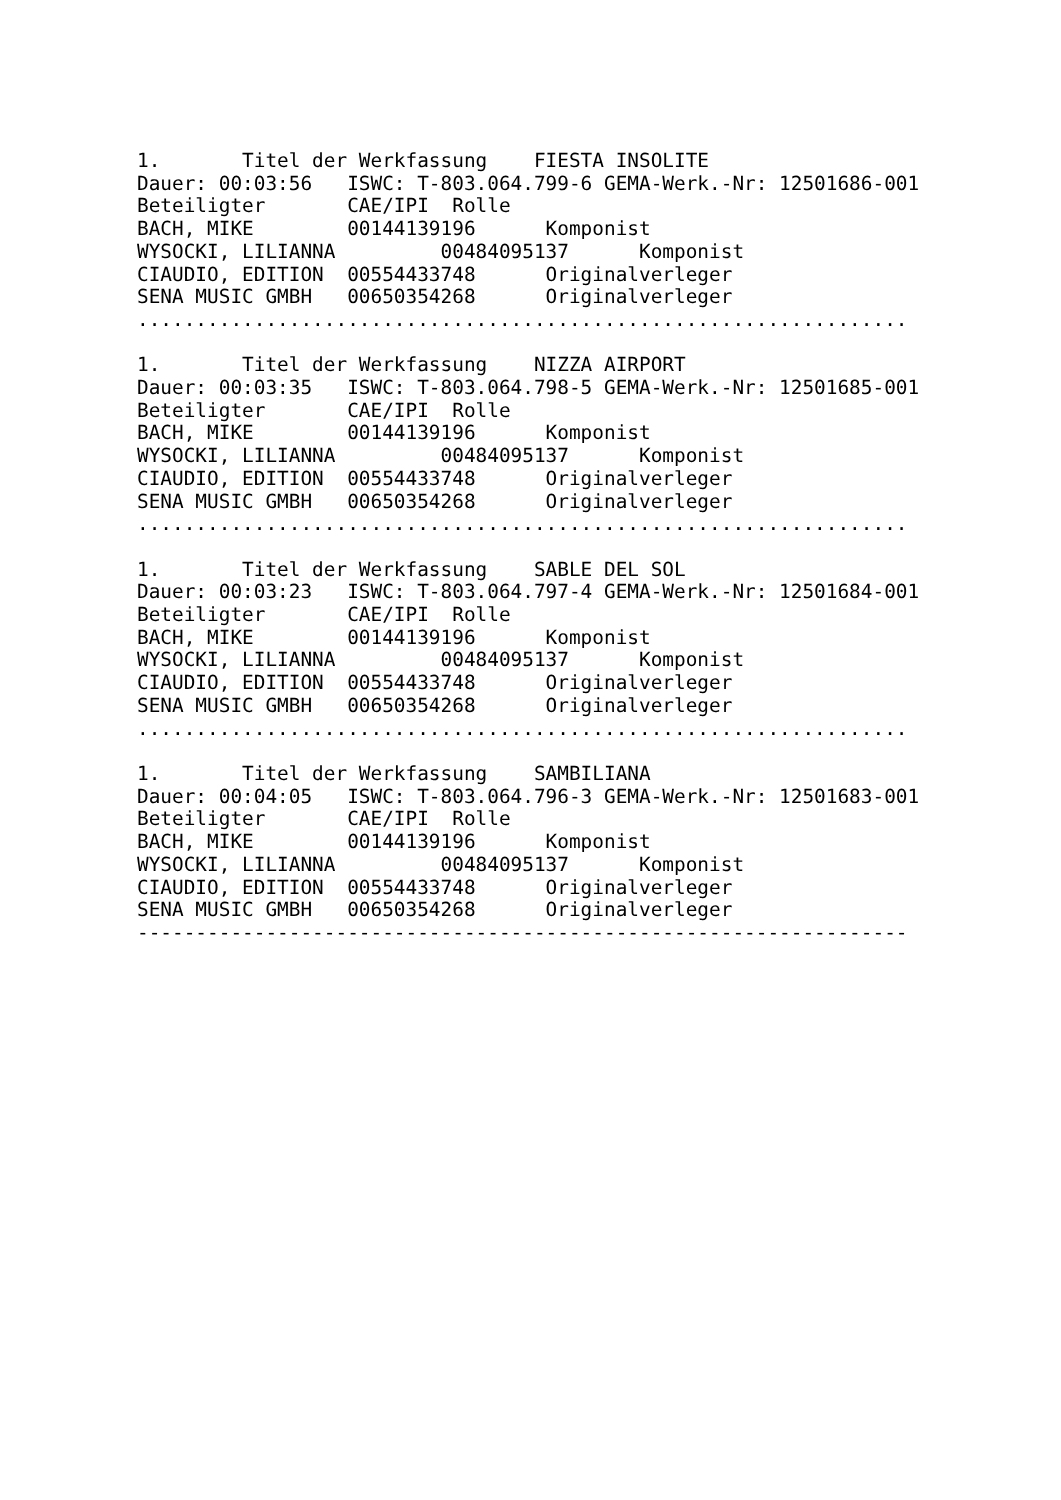1.       Titel der Werkfassung    FIESTA INSOLITE
Dauer: 00:03:56   ISWC: T-803.064.799-6 GEMA-Werk.-Nr: 12501686-001
Beteiligter       CAE/IPI  Rolle
BACH, MIKE        00144139196      Komponist
WYSOCKI, LILIANNA         00484095137      Komponist
CIAUDIO, EDITION  00554433748      Originalverleger
SENA MUSIC GMBH   00650354268      Originalverleger
..................................................................

1.       Titel der Werkfassung    NIZZA AIRPORT
Dauer: 00:03:35   ISWC: T-803.064.798-5 GEMA-Werk.-Nr: 12501685-001
Beteiligter       CAE/IPI  Rolle
BACH, MIKE        00144139196      Komponist
WYSOCKI, LILIANNA         00484095137      Komponist
CIAUDIO, EDITION  00554433748      Originalverleger
SENA MUSIC GMBH   00650354268      Originalverleger
..................................................................

1.       Titel der Werkfassung    SABLE DEL SOL
Dauer: 00:03:23   ISWC: T-803.064.797-4 GEMA-Werk.-Nr: 12501684-001
Beteiligter       CAE/IPI  Rolle
BACH, MIKE        00144139196      Komponist
WYSOCKI, LILIANNA         00484095137      Komponist
CIAUDIO, EDITION  00554433748      Originalverleger
SENA MUSIC GMBH   00650354268      Originalverleger
..................................................................

1.       Titel der Werkfassung    SAMBILIANA
Dauer: 00:04:05   ISWC: T-803.064.796-3 GEMA-Werk.-Nr: 12501683-001
Beteiligter       CAE/IPI  Rolle
BACH, MIKE        00144139196      Komponist
WYSOCKI, LILIANNA         00484095137      Komponist
CIAUDIO, EDITION  00554433748      Originalverleger
SENA MUSIC GMBH   00650354268      Originalverleger
------------------------------------------------------------------